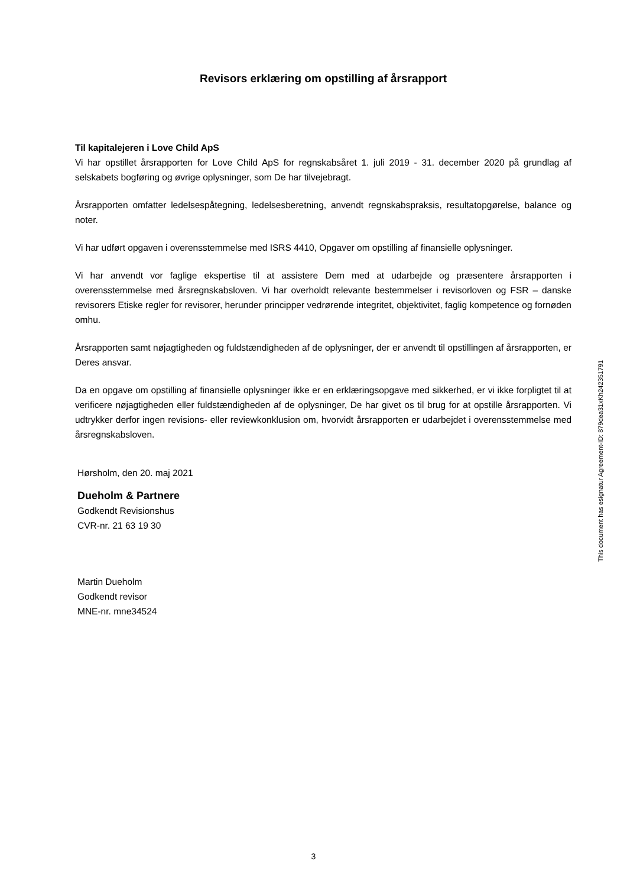Revisors erklæring om opstilling af årsrapport
Til kapitalejeren i Love Child ApS
Vi har opstillet årsrapporten for Love Child ApS for regnskabsåret 1. juli 2019 - 31. december 2020 på grundlag af selskabets bogføring og øvrige oplysninger, som De har tilvejebragt.
Årsrapporten omfatter ledelsespåtegning, ledelsesberetning, anvendt regnskabspraksis, resultatopgørelse, balance og noter.
Vi har udført opgaven i overensstemmelse med ISRS 4410, Opgaver om opstilling af finansielle oplysninger.
Vi har anvendt vor faglige ekspertise til at assistere Dem med at udarbejde og præsentere årsrapporten i overensstemmelse med årsregnskabsloven. Vi har overholdt relevante bestemmelser i revisorloven og FSR – danske revisorers Etiske regler for revisorer, herunder principper vedrørende integritet, objektivitet, faglig kompetence og fornøden omhu.
Årsrapporten samt nøjagtigheden og fuldstændigheden af de oplysninger, der er anvendt til opstillingen af årsrapporten, er Deres ansvar.
Da en opgave om opstilling af finansielle oplysninger ikke er en erklæringsopgave med sikkerhed, er vi ikke forpligtet til at verificere nøjagtigheden eller fuldstændigheden af de oplysninger, De har givet os til brug for at opstille årsrapporten. Vi udtrykker derfor ingen revisions- eller reviewkonklusion om, hvorvidt årsrapporten er udarbejdet i overensstemmelse med årsregnskabsloven.
Hørsholm, den 20. maj 2021
Dueholm & Partnere
Godkendt Revisionshus
CVR-nr. 21 63 19 30
Martin Dueholm
Godkendt revisor
MNE-nr. mne34524
This document has esignatur Agreement-ID: 879dea31xKh242351791
3